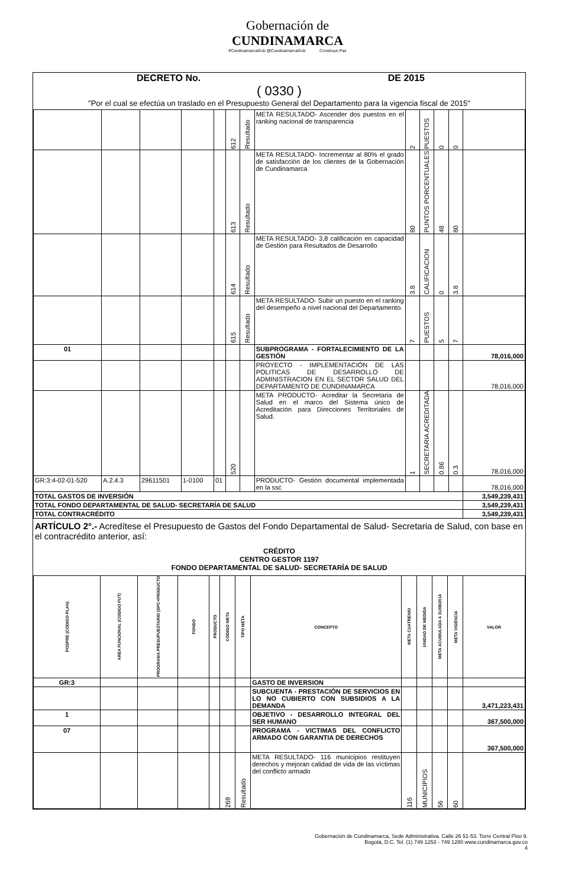Gobernación de
CUNDINAMARCA
f/CundinamarcaGob @CundinamarcaGob Construye Paz
DECRETO No. DE 2015
( 0330 )
"Por el cual se efectúa un traslado en el Presupuesto General del Departamento para la vigencia fiscal de 2015"
| | | | | | 612 | Resultado | META RESULTADO- Ascender dos puestos en el ranking nacional de transparencia | 2 | PUESTOS | 0 | 0 | |
| | | | | | 613 | Resultado | META RESULTADO- Incrementar al 80% el grado de satisfacción de los clientes de la Gobernación de Cundinamarca | 80 | PUNTOS PORCENTUALES | 48 | 80 | |
| | | | | | 614 | Resultado | META RESULTADO- 3,8 calificación en capacidad de Gestión para Resultados de Desarrollo | 3.8 | CALIFICACION | 0 | 3.8 | |
| | | | | | 615 | Resultado | META RESULTADO- Subir un puesto en el ranking del desempeño a nivel nacional del Departamento. | 7 | PUESTOS | 5 | 7 | |
| 01 | | | | | | | SUBPROGRAMA - FORTALECIMIENTO DE LA GESTIÓN | | | | | 78,016,000 |
| | | | | | | | PROYECTO - IMPLEMENTACIÓN DE LAS POLITICAS DE DESARROLLO DE ADMINISTRACION EN EL SECTOR SALUD DEL DEPARTAMENTO DE CUNDINAMARCA | | | | | 78,016,000 |
| | | | | | 520 | | META PRODUCTO- Acreditar la Secretaria de Salud en el marco del Sistema único de Acreditación para Direcciones Territoriales de Salud. | 1 | SECRETARIA ACREDITADA | 0.86 | 0.3 | 78,016,000 |
| GR:3:4-02-01-520 | A.2.4.3 | 29611501 | 1-0100 | 01 | | | PRODUCTO- Gestión documental implementada en la ssc | | | | | 78,016,000 |
| TOTAL GASTOS DE INVERSIÓN | | | | | | | | | | | | 3,549,239,431 |
| TOTAL FONDO DEPARTAMENTAL DE SALUD- SECRETARÍA DE SALUD | | | | | | | | | | | | 3,549,239,431 |
| TOTAL CONTRACRÉDITO | | | | | | | | | | | | 3,549,239,431 |
ARTÍCULO 2°.- Acredítese el Presupuesto de Gastos del Fondo Departamental de Salud- Secretaria de Salud, con base en el contracrédito anterior, así:
CRÉDITO
CENTRO GESTOR 1197
FONDO DEPARTAMENTAL DE SALUD- SECRETARÍA DE SALUD
| POSPRE (CODIGO PLAN) | AREA FUNCIONAL (CODIGO FUT) | PROGRAMA PRESUPUESTARIO (SPC+PRODUCTO | FONDO | PRODUCTO | CODIGO META | TIPO META | CONCEPTO | META CUATRENIO | UNIDAD DE MEDIDA | META ACUMULADA A 31/08/2014 | META VIGENCIA | VALOR |
| --- | --- | --- | --- | --- | --- | --- | --- | --- | --- | --- | --- | --- |
| GR:3 | | | | | | | GASTO DE INVERSION | | | | | |
| | | | | | | | SUBCUENTA - PRESTACIÓN DE SERVICIOS EN LO NO CUBIERTO CON SUBSIDIOS A LA DEMANDA | | | | | 3,471,223,431 |
| 1 | | | | | | | OBJETIVO - DESARROLLO INTEGRAL DEL SER HUMANO | | | | | 367,500,000 |
| 07 | | | | | | | PROGRAMA - VICTIMAS DEL CONFLICTO ARMADO CON GARANTIA DE DERECHOS | | | | | 367,500,000 |
| | | | | | 269 | Resultado | META RESULTADO- 116 municipios restituyen derechos y mejoran calidad de vida de las víctimas del conflicto armado | 116 | MUNICIPIOS | 56 | 60 | |
Gobernación de Cundinamarca, Sede Administrativa. Calle 26 51-53. Torre Central Piso 9.
Bogotá, D.C. Tel. (1) 749 1253 - 749 1280 www.cundinamarca.gov.co
4